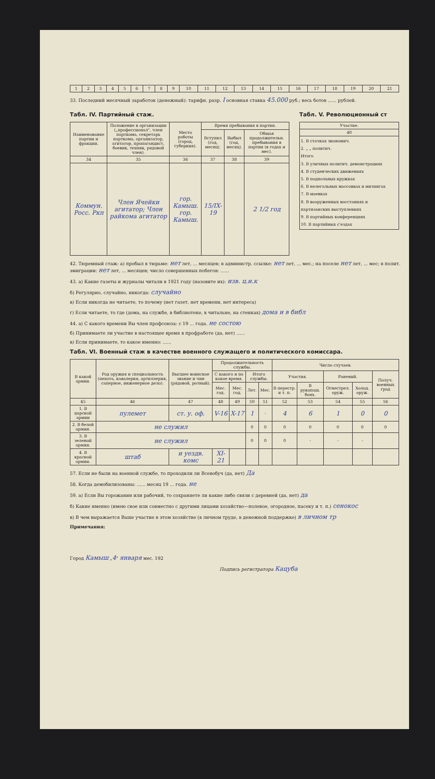| 1 | 2 | 3 | 4 | 5 | 6 | 7 | 8 | 9 | 10 | 11 | 12 | 13 | 14 | 15 | 16 | 17 | 18 | 19 | 20 | 21 |
33. Последний месячный заработок (денежный): тарифн. разр. I основная ставка 45.000 руб.; весь ботов ...... рублей.
Табл. IV. Партийный стаж.
| Наименование партии и фракции. | Положение в организации („профессионал", член парткома, секретарь парткома, организатор, агитатор, пропагандист, боевик, техник, рядовой член). | Место работы (город, губерния). | Время пребывания в партии. | | |
| --- | --- | --- | --- | --- | --- |
| | | | Вступил (год, месяц). | Выбыл (год, месяц). | Общая продолжительн. пребывания в партии (в годах и мес). |
| 34 | 35 | 36 | 37 | 38 | 39 |
| Коммун. Росс. Ркп | Член Ячейки агитатор; Член райкома агитатор | гор. Камыш. гор. Камыш. | 15/IX-19 | | 2 1/2 год |
Табл. V. Революционный ст
| Участие. |
| --- |
| 40 |
| 1. В стачках экономич. 2. „ „ политич. Итого 3. В уличных политич. демонстрациях 4. В студенческих движениях 5. В подпольных кружках 6. В нелегальных массовках и митингах 7. В маевках 8. В вооруженных восстаниях и партизанских выступлениях 9. В партийных конференциях 10. В партийных с'ездах |
42. Тюремный стаж: а) пробыл в тюрьме: нет лет, ... месяцев; в администр. ссылке: нет лет, ... мес.; на поселе нет лет, ... мес; в полит. эмиграции: нет лет, ... месяцев; число совершенных побегов: ......
43. а) Какие газеты и журналы читали в 1921 году (назовите их): изв. ц.и.к
б) Регулярно, случайно, никогда: случайно
в) Если никогда не читаете, то почему (нет газет, нет времени, нет интереса)
г) Если читаете, то где (дома, на службе, в библиотеке, в читальне, на стенках) дома и в библ
44. а) С какого времени Вы член профсоюза: с 19 ... года. не состою
б) Принимаете ли участие в настоящее время в профработе (да, нет) ......
в) Если принимаете, то какое именно: ......
Табл. VI. Военный стаж в качестве военного служащего и политического комиссара.
| В какой армии. | Род оружия и специальность (пехота, кавалерия, артиллерия, саперное, инженерное дело). | Высшее воинское звание и чин (рядовой, ротный). | Продолжительность службы. | | | | Число случаев. | | | | |
| --- | --- | --- | --- | --- | --- | --- | --- | --- | --- | --- | --- |
| | | | С какого и по какое время. | | Итого службы. | | Участия. | | Ранений. | | Получ. военных град |
| | | | Мес. год. | Мес. год. | Лет. | Мес. | В перестр. и т. п. | В рукопаш. боях. | Огнестрел. оруж. | Холод. оруж. | |
| 45 | 46 | 47 | 48 | 49 | 50 | 51 | 52 | 53 | 54 | 55 | 56 |
| 1. В царской армии | пулемет | ст. у. оф. | V-16 | X-17 | 1 | - | 4 | 6 | 1 | 0 | 0 |
| 2. В белой армии. | не служил | | | | 0 | 0 | 0 | 0 | 0 | 0 | 0 |
| 3. В зеленой армии. | не служил | | | | 0 | 0 | 0 | - | - | - | |
| 4. В красной армии. | штаб | и уездв. комс | XI-21 | | | | | | | | |
57. Если не были на военной службе, то проходили ли Всевобуч (да, нет) Да
58. Когда демобилизованы: ...... месяц 19 ... года. не
59. а) Если Вы горожанин или рабочий, то сохраняете ли какие либо связи с деревней (да, нет) да
б) Какие именно (имею свое или совместно с другими лицами хозяйство—полевое, огородное, пасеку и т. п.) сенокос
в) В чем выражается Ваше участие в этом хозяйстве (в личном труде, в денежной поддержке) в личном тр
Примечания:
Город Камыш „4" января мес. 192
Подпись регистратора Кацуба